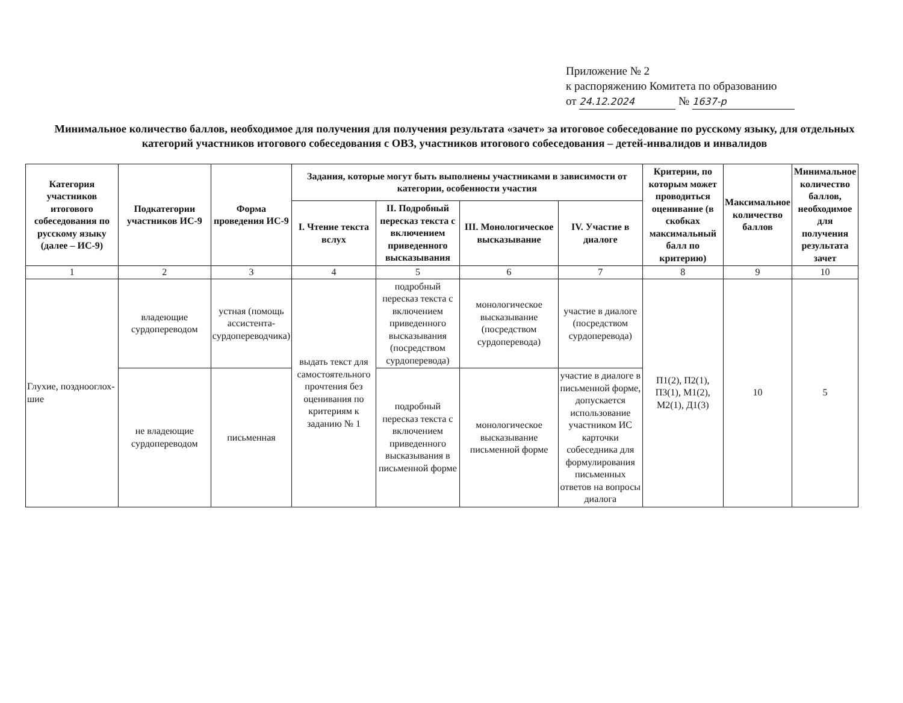Приложение № 2
к распоряжению Комитета по образованию
от 24.12.2024 № 1637-р
Минимальное количество баллов, необходимое для получения для получения результата «зачет» за итоговое собеседование по русскому языку, для отдельных категорий участников итогового собеседования с ОВЗ, участников итогового собеседования – детей-инвалидов и инвалидов
| Категория участников итогового собеседования по русскому языку (далее – ИС-9) | Подкатегории участников ИС-9 | Форма проведения ИС-9 | Задания, которые могут быть выполнены участниками в зависимости от категории, особенности участия | | | | Критерии, по которым может проводиться оценивание (в скобках максимальный балл по критерию) | Максимальное количество баллов | Минимальное количество баллов, необходимое для получения результата зачет |
| --- | --- | --- | --- | --- | --- | --- | --- | --- | --- |
| | | | I. Чтение текста вслух | II. Подробный пересказ текста с включением приведенного высказывания | III. Монологическое высказывание | IV. Участие в диалоге | | | |
| 1 | 2 | 3 | 4 | 5 | 6 | 7 | 8 | 9 | 10 |
| Глухие, позднооглох-шие | владеющие сурдопереводом | устная (помощь ассистента-сурдопереводчика) | выдать текст для самостоятельного прочтения без оценивания по критериям к заданию № 1 | подробный пересказ текста с включением приведенного высказывания (посредством сурдоперевода) | монологическое высказывание (посредством сурдоперевода) | участие в диалоге (посредством сурдоперевода) | П1(2), П2(1), П3(1), М1(2), М2(1), Д1(3) | 10 | 5 |
| | не владеющие сурдопереводом | письменная | | подробный пересказ текста с включением приведенного высказывания в письменной форме | монологическое высказывание письменной форме | участие в диалоге в письменной форме, допускается использование участником ИС карточки собеседника для формулирования письменных ответов на вопросы диалога | | | |